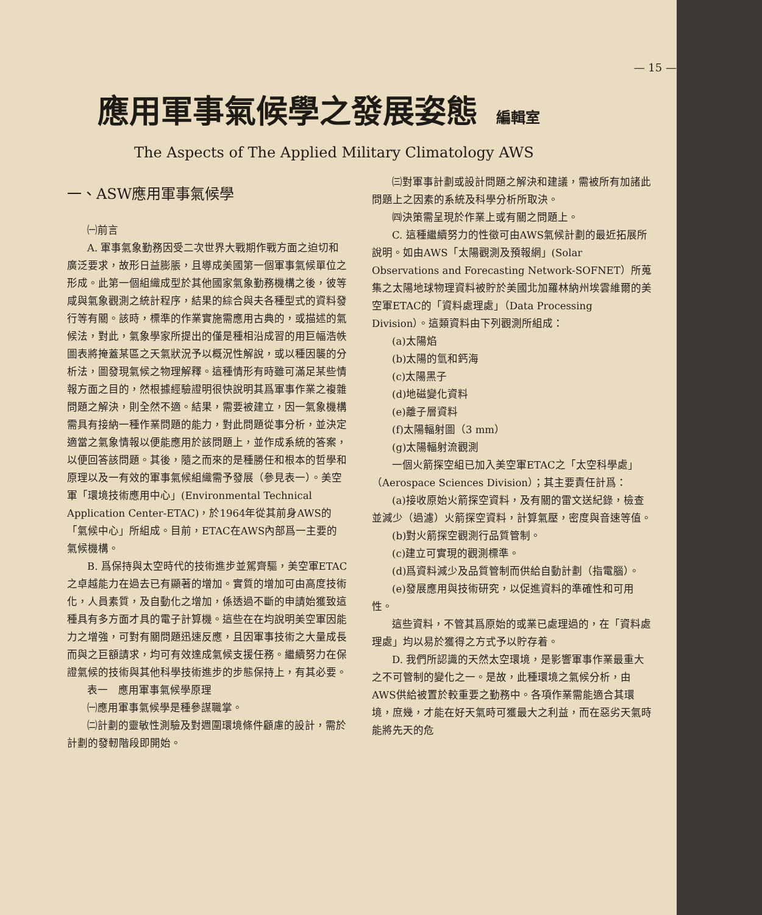— 15 —
應用軍事氣候學之發展姿態 編輯室
The Aspects of The Applied Military Climatology AWS
一、ASW應用軍事氣候學
㈠前言
A. 軍事氣象勤務因受二次世界大戰期作戰方面之迫切和廣泛要求，故形日益膨脹，且導成美國第一個軍事氣候單位之形成。此第一個組織成型於其他國家氣象勤務機構之後，彼等咸與氣象觀測之統計程序，結果的綜合與夫各種型式的資料發行等有關。該時，標準的作業實施需應用古典的，或描述的氣候法，對此，氣象學家所提出的僅是種相沿成習的用巨幅浩帙圖表將掩蓋某區之天氣狀況予以概況性解說，或以種因襲的分析法，圖發現氣候之物理解釋。這種情形有時雖可滿足某些情報方面之目的，然根據經驗證明很快說明其爲軍事作業之複雜問題之解決，則全然不適。結果，需要被建立，因一氣象機構需具有接納一種作業問題的能力，對此問題從事分析，並決定適當之氣象情報以便能應用於該問題上，並作成系統的答案，以便回答該問題。其後，隨之而來的是種勝任和根本的哲學和原理以及一有效的軍事氣候組織需予發展（參見表一）。美空軍「環境技術應用中心」(Environmental Technical Application Center-ETAC)，於1964年從其前身AWS的「氣候中心」所組成。目前，ETAC在AWS內部爲一主要的氣候機構。
B. 爲保持與太空時代的技術進步並駕齊驅，美空軍ETAC之卓越能力在過去已有顯著的增加。實質的增加可由高度技術化，人員素質，及自動化之增加，係透過不斷的申請始獲致這種具有多方面才具的電子計算機。這些在在均說明美空軍因能力之增強，可對有關問題迅速反應，且因軍事技術之大量成長而與之巨額請求，均可有效達成氣候支援任務。繼續努力在保證氣候的技術與其他科學技術進步的步態保持上，有其必要。
表一　應用軍事氣候學原理
㈠應用軍事氣候學是種參謀職掌。
㈡計劃的靈敏性測驗及對週圍環境條件顧慮的設計，需於計劃的發軔階段即開始。
㈢對軍事計劃或設計問題之解決和建議，需被所有加諸此問題上之因素的系統及科學分析所取決。
㈣決策需呈現於作業上或有關之問題上。
C. 這種繼續努力的性徵可由AWS氣候計劃的最近拓展所說明。如由AWS「太陽觀測及預報網」(Solar Observations and Forecasting Network-SOFNET）所蒐集之太陽地球物理資料被貯於美國北加羅林納州埃雲維爾的美空軍ETAC的「資料處理處」（Data Processing Division）。這類資料由下列觀測所組成：
(a)太陽焰
(b)太陽的氫和鈣海
(c)太陽黑子
(d)地磁變化資料
(e)離子層資料
(f)太陽輻射圖（3 mm）
(g)太陽輻射流觀測
一個火箭探空組已加入美空軍ETAC之「太空科學處」（Aerospace Sciences Division）；其主要責任計爲：
(a)接收原始火箭探空資料，及有關的雷文送紀錄，檢查並減少（過濾）火箭探空資料，計算氣壓，密度與音速等值。
(b)對火箭探空觀測行品質管制。
(c)建立可實現的觀測標準。
(d)爲資料減少及品質管制而供給自動計劃（指電腦）。
(e)發展應用與技術研究，以促進資料的準確性和可用性。
這些資料，不管其爲原始的或業已處理過的，在「資料處理處」均以易於獲得之方式予以貯存着。
D. 我們所認識的天然太空環境，是影響軍事作業最重大之不可管制的變化之一。是故，此種環境之氣候分析，由AWS供給被置於較重要之勤務中。各項作業需能適合其環境，庶幾，才能在好天氣時可獲最大之利益，而在惡劣天氣時能將先天的危